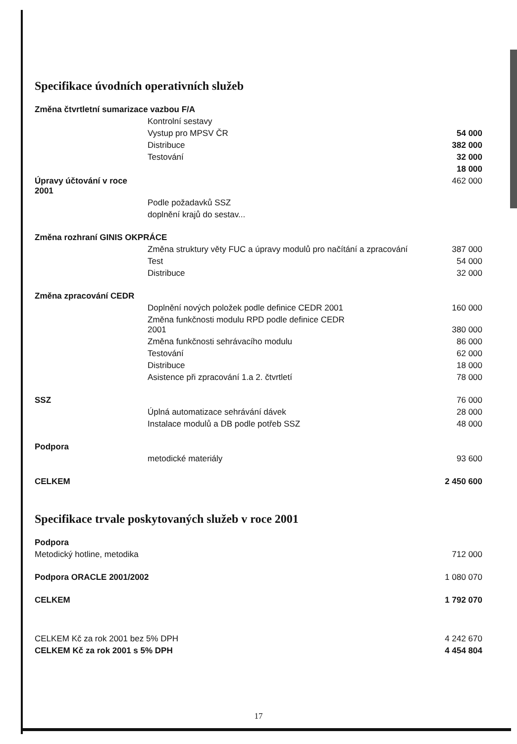Specifikace úvodních operativních služeb
| Změna čtvrtletní sumarizace vazbou F/A | | |
| | Kontrolní sestavy | |
| | Vystup pro MPSV ČR | 54 000 |
| | Distribuce | 382 000 |
| | Testování | 32 000 |
| | | 18 000 |
| Úpravy účtování v roce 2001 | | 462 000 |
| | Podle požadavků SSZ | |
| | doplnění krajů do sestav... | |
| Změna rozhraní GINIS OKPRÁCE | | |
| | Změna struktury věty FUC a úpravy modulů pro načítání a zpracování | 387 000 |
| | Test | 54 000 |
| | Distribuce | 32 000 |
| Změna zpracování CEDR | | |
| | Doplnění nových položek podle definice CEDR 2001 | 160 000 |
| | Změna funkčnosti modulu RPD podle definice CEDR 2001 | 380 000 |
| | Změna funkčnosti sehrávacího modulu | 86 000 |
| | Testování | 62 000 |
| | Distribuce | 18 000 |
| | Asistence při zpracování 1.a 2. čtvrtletí | 78 000 |
| SSZ | | 76 000 |
| | Úplná automatizace sehrávání dávek | 28 000 |
| | Instalace modulů a DB podle potřeb SSZ | 48 000 |
| Podpora | | |
| | metodické materiály | 93 600 |
| CELKEM | | 2 450 600 |
Specifikace trvale poskytovaných služeb v roce 2001
| Podpora | | |
| | Metodický hotline, metodika | 712 000 |
| Podpora ORACLE 2001/2002 | | 1 080 070 |
| CELKEM | | 1 792 070 |
| CELKEM Kč za rok 2001 bez 5% DPH | | 4 242 670 |
| CELKEM Kč za rok 2001 s 5% DPH | | 4 454 804 |
17